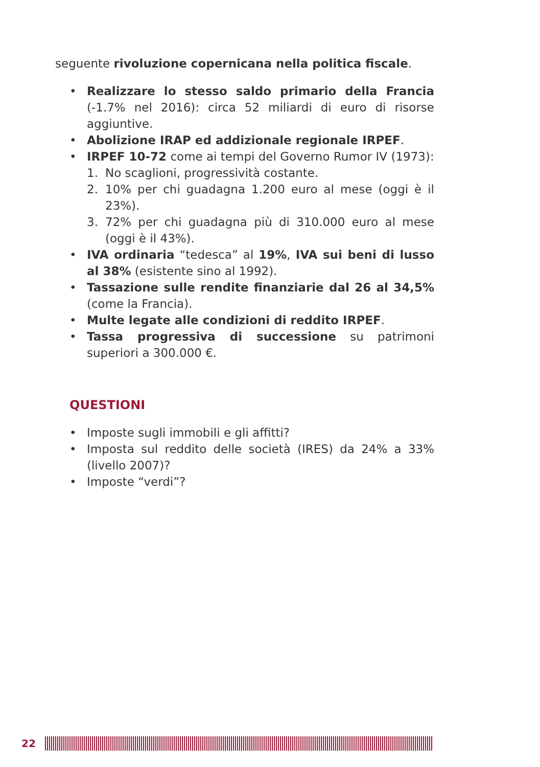seguente rivoluzione copernicana nella politica fiscale.
• Realizzare lo stesso saldo primario della Francia (-1.7% nel 2016): circa 52 miliardi di euro di risorse aggiuntive.
• Abolizione IRAP ed addizionale regionale IRPEF.
• IRPEF 10-72 come ai tempi del Governo Rumor IV (1973):
1. No scaglioni, progressività costante.
2. 10% per chi guadagna 1.200 euro al mese (oggi è il 23%).
3. 72% per chi guadagna più di 310.000 euro al mese (oggi è il 43%).
• IVA ordinaria “tedesca” al 19%, IVA sui beni di lusso al 38% (esistente sino al 1992).
• Tassazione sulle rendite finanziarie dal 26 al 34,5% (come la Francia).
• Multe legate alle condizioni di reddito IRPEF.
• Tassa progressiva di successione su patrimoni superiori a 300.000 €.
QUESTIONI
• Imposte sugli immobili e gli affitti?
• Imposta sul reddito delle società (IRES) da 24% a 33% (livello 2007)?
• Imposte “verdi”?
22